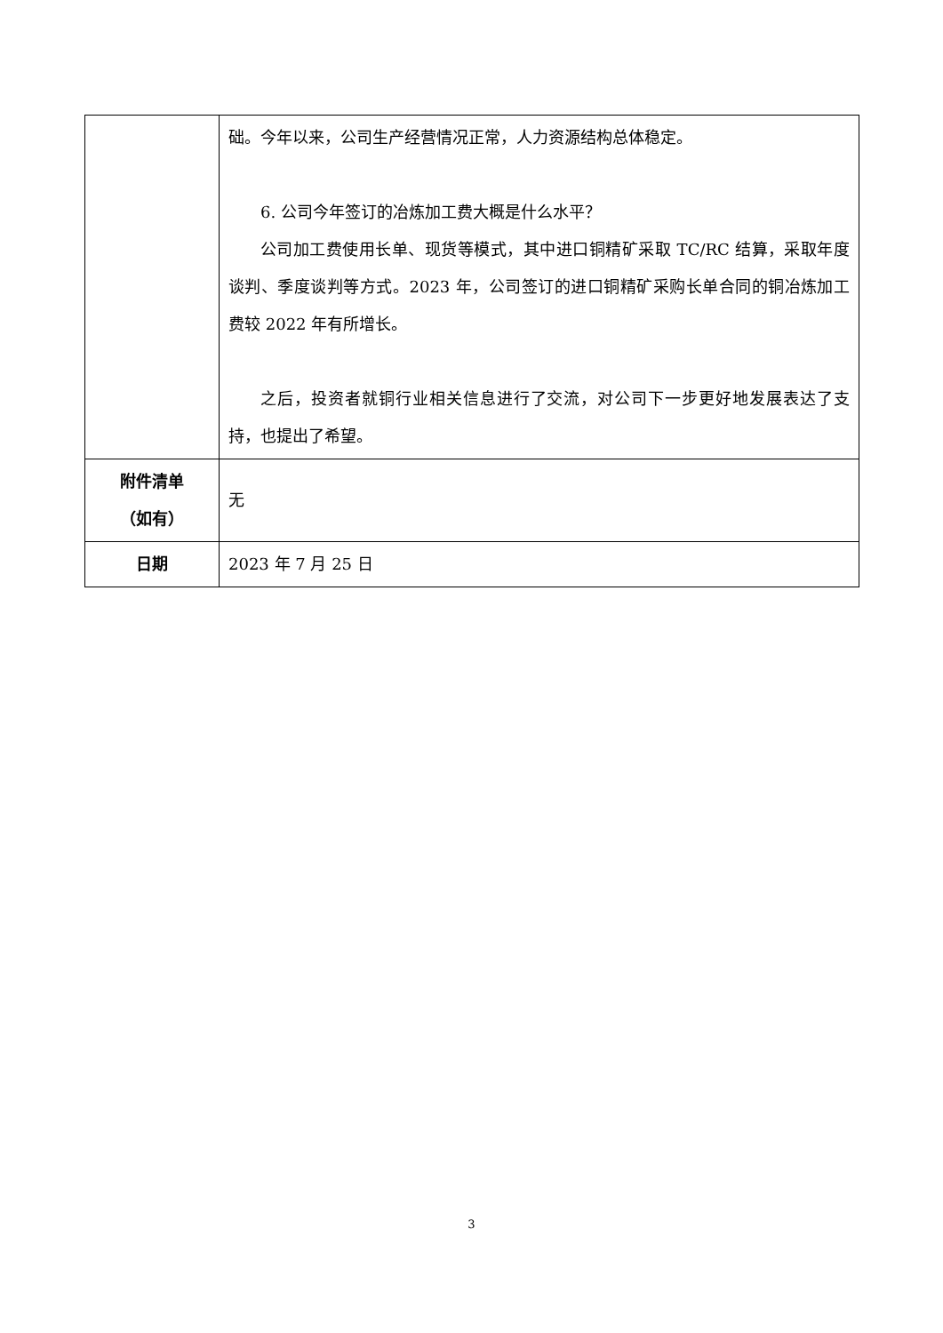| | 础。今年以来，公司生产经营情况正常，人力资源结构总体稳定。 6. 公司今年签订的冶炼加工费大概是什么水平？ 公司加工费使用长单、现货等模式，其中进口铜精矿采取 TC/RC 结算，采取年度谈判、季度谈判等方式。2023 年，公司签订的进口铜精矿采购长单合同的铜冶炼加工费较 2022 年有所增长。 之后，投资者就铜行业相关信息进行了交流，对公司下一步更好地发展表达了支持，也提出了希望。 |
| 附件清单 （如有） | 无 |
| 日期 | 2023 年 7 月 25 日 |
3